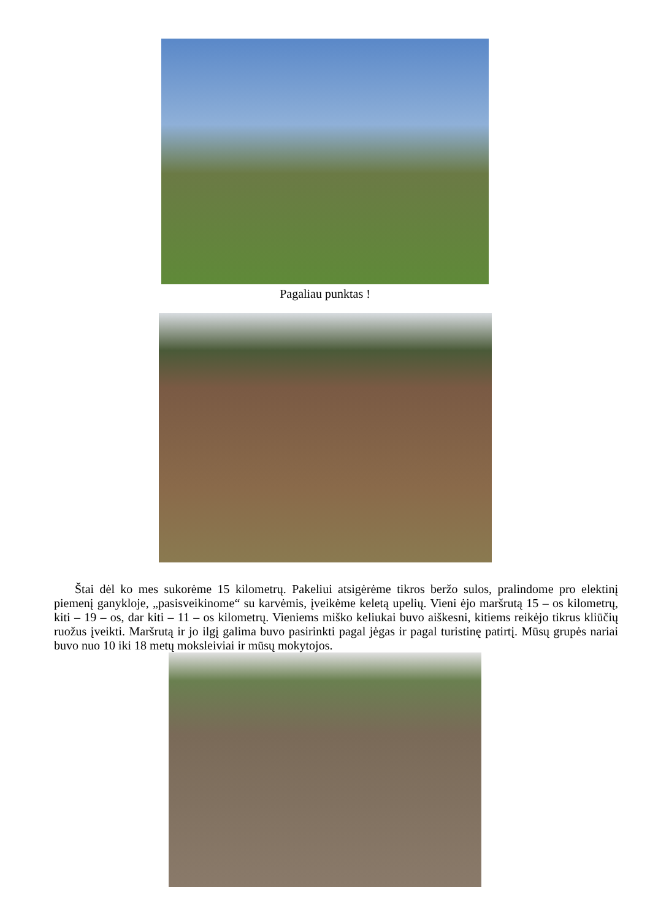Pagaliau punktas !
Štai dėl ko mes sukorėme 15 kilometrų. Pakeliui atsigėrėme tikros beržo sulos, pralindome pro elektinį piemenį ganykloje, „pasisveikinome“ su karvėmis, įveikėme keletą upelių. Vieni ėjo maršrutą 15 – os kilometrų, kiti – 19 – os, dar kiti – 11 – os kilometrų. Vieniems miško keliukai buvo aiškesni, kitiems reikėjo tikrus kliūčių ruožus įveikti. Maršrutą ir jo ilgį galima buvo pasirinkti pagal jėgas ir pagal turistinę patirtį. Mūsų grupės nariai buvo nuo 10 iki 18 metų moksleiviai ir mūsų mokytojos.